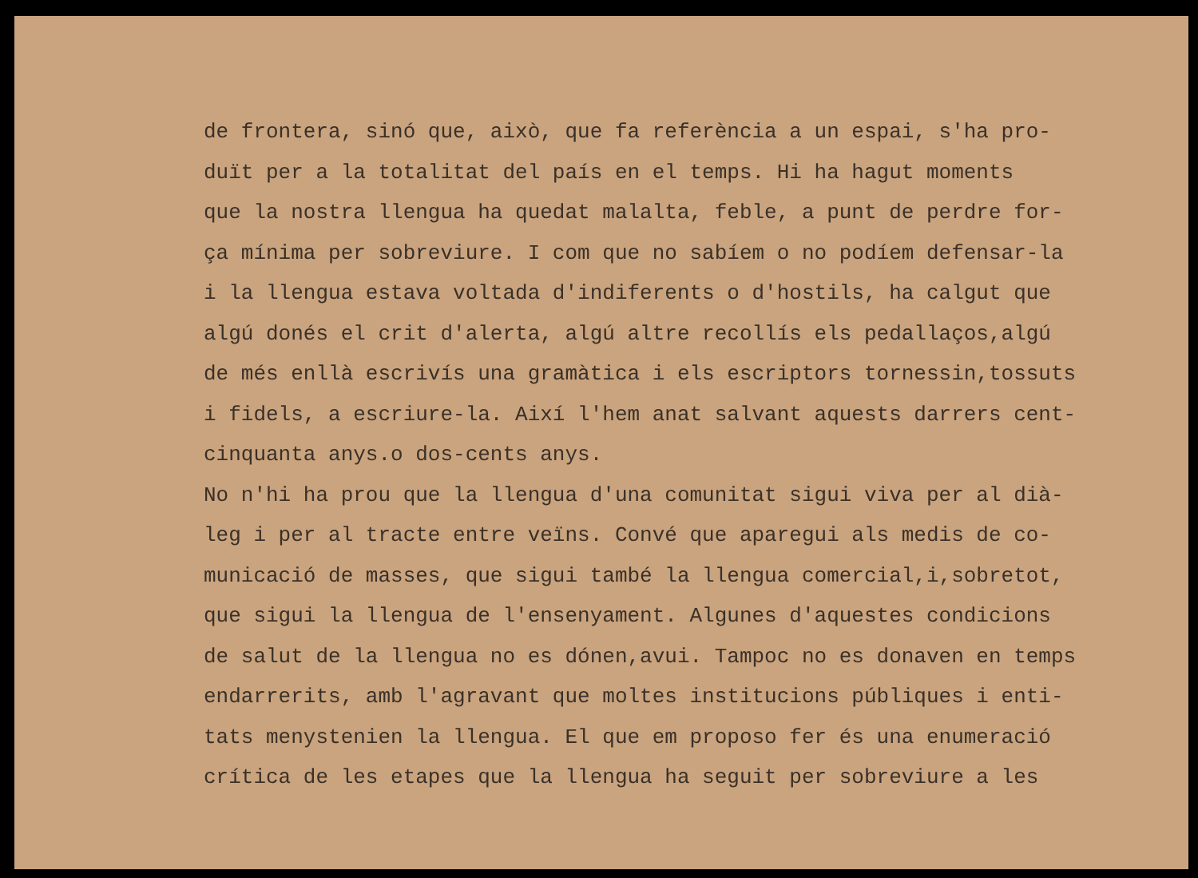de frontera, sinó que, això, que fa referència a un espai, s'ha pro- duït per a la totalitat del país en el temps. Hi ha hagut moments que la nostra llengua ha quedat malalta, feble, a punt de perdre for- ça mínima per sobreviure. I com que no sabíem o no podíem defensar-la i la llengua estava voltada d'indiferents o d'hostils, ha calgut que algú donés el crit d'alerta, algú altre recollís els pedallaços,algú de més enllà escrivís una gramàtica i els escriptors tornessin,tossuts i fidels, a escriure-la. Així l'hem anat salvant aquests darrers cent- cinquanta anys.o dos-cents anys. No n'hi ha prou que la llengua d'una comunitat sigui viva per al dià- leg i per al tracte entre veïns. Convé que aparegui als medis de co- municació de masses, que sigui també la llengua comercial,i,sobretot, que sigui la llengua de l'ensenyament. Algunes d'aquestes condicions de salut de la llengua no es dónen,avui. Tampoc no es donaven en temps endarrerits, amb l'agravant que moltes institucions públiques i enti- tats menystenien la llengua. El que em proposo fer és una enumeració crítica de les etapes que la llengua ha seguit per sobreviure a les